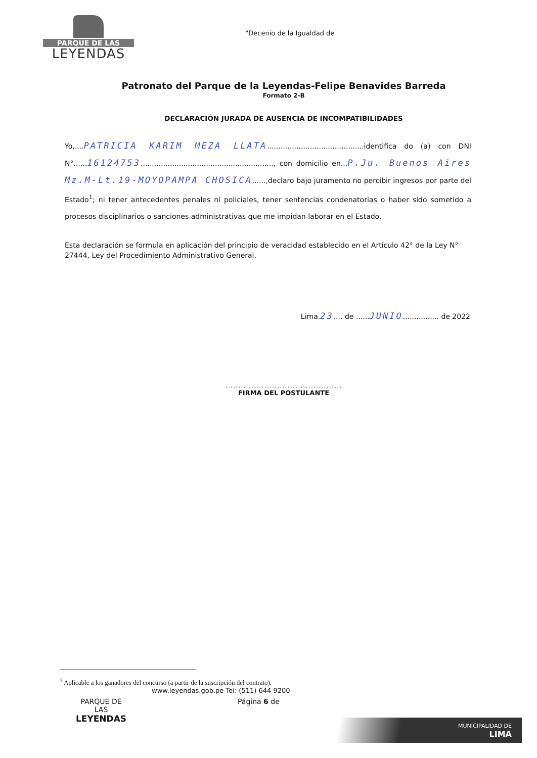PARQUE DE LAS
LEYENDAS
“Decenio de la Igualdad de
Patronato del Parque de la Leyendas-Felipe Benavides Barreda
Formato 2-B
DECLARACIÓN JURADA DE AUSENCIA DE INCOMPATIBILIDADES
Yo,....PATRICIA KARIM MEZA LLATA...........................................identifica do (a) con DNI N°......16124753..........................................................., con domicilio en...P.Ju. Buenos Aires Mz.M-Lt.19-MOYOPAMPA CHOSICA......,declaro bajo juramento no percibir ingresos por parte del Estado<sup>1</sup>; ni tener antecedentes penales ni policiales, tener sentencias condenatorias o haber sido sometido a procesos disciplinarios o sanciones administrativas que me impidan laborar en el Estado.
Esta declaración se formula en aplicación del principio de veracidad establecido en el Artículo 42° de la Ley N° 27444, Ley del Procedimiento Administrativo General.
Lima.23.... de ......JUNIO................ de 2022
.............................................
FIRMA DEL POSTULANTE
<sup>1</sup> Aplicable a los ganadores del concurso (a partir de la suscripción del contrato).
www.leyendas.gob.pe Tel: (511) 644 9200
PARQUE DE
LAS
LEYENDAS
Página 6 de
MUNICIPALIDAD DE
LIMA